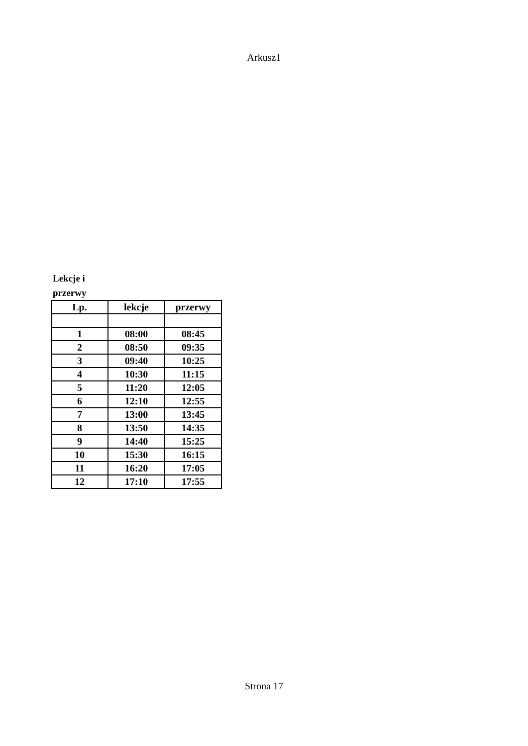Arkusz1
Lekcje i
przerwy
| Lp. | lekcje | przerwy |
| --- | --- | --- |
| 1 | 08:00 | 08:45 |
| 2 | 08:50 | 09:35 |
| 3 | 09:40 | 10:25 |
| 4 | 10:30 | 11:15 |
| 5 | 11:20 | 12:05 |
| 6 | 12:10 | 12:55 |
| 7 | 13:00 | 13:45 |
| 8 | 13:50 | 14:35 |
| 9 | 14:40 | 15:25 |
| 10 | 15:30 | 16:15 |
| 11 | 16:20 | 17:05 |
| 12 | 17:10 | 17:55 |
Strona 17